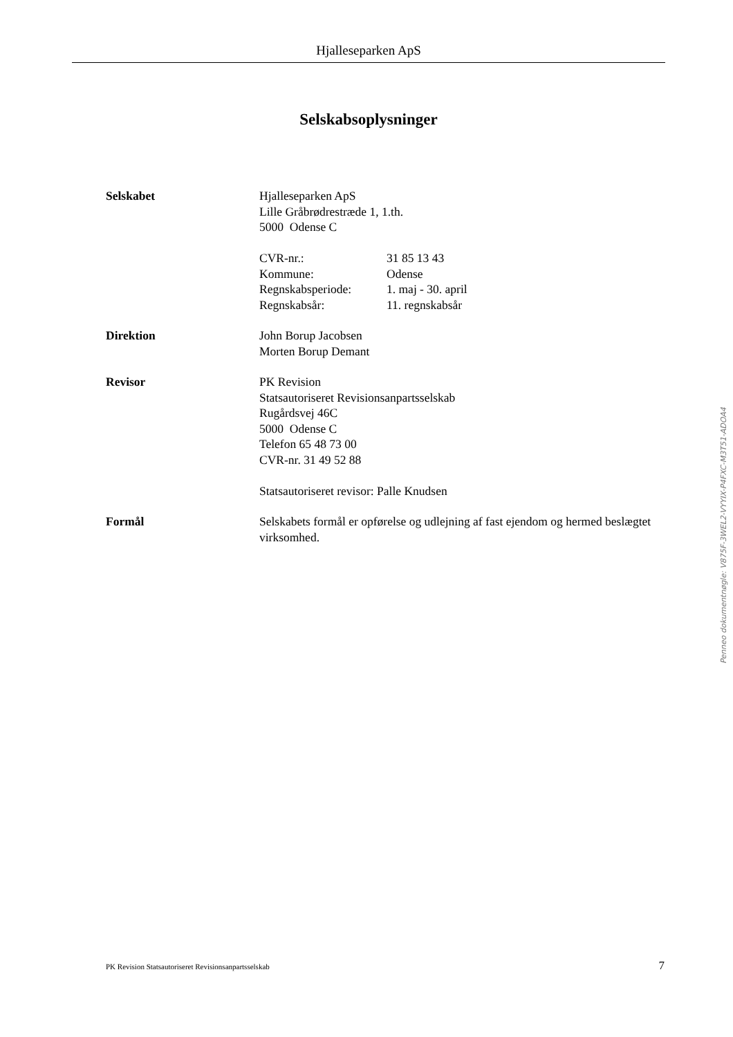Hjalleseparken ApS
Selskabsoplysninger
Selskabet Hjalleseparken ApS
Lille Gråbrødrestræde 1, 1.th.
5000 Odense C
| CVR-nr.: | 31 85 13 43 |
| Kommune: | Odense |
| Regnskabsperiode: | 1. maj - 30. april |
| Regnskabsår: | 11. regnskabsår |
Direktion John Borup Jacobsen
Morten Borup Demant
Revisor PK Revision
Statsautoriseret Revisionsanpartsselskab
Rugårdsvej 46C
5000 Odense C
Telefon 65 48 73 00
CVR-nr. 31 49 52 88
Statsautoriseret revisor: Palle Knudsen
Formål Selskabets formål er opførelse og udlejning af fast ejendom og hermed beslægtet virksomhed.
Penneo dokumentnøgle: V875F-3WEL2-VYYIX-P4FXC-M3T51-ADOA4
PK Revision Statsautoriseret Revisionsanpartsselskab 7